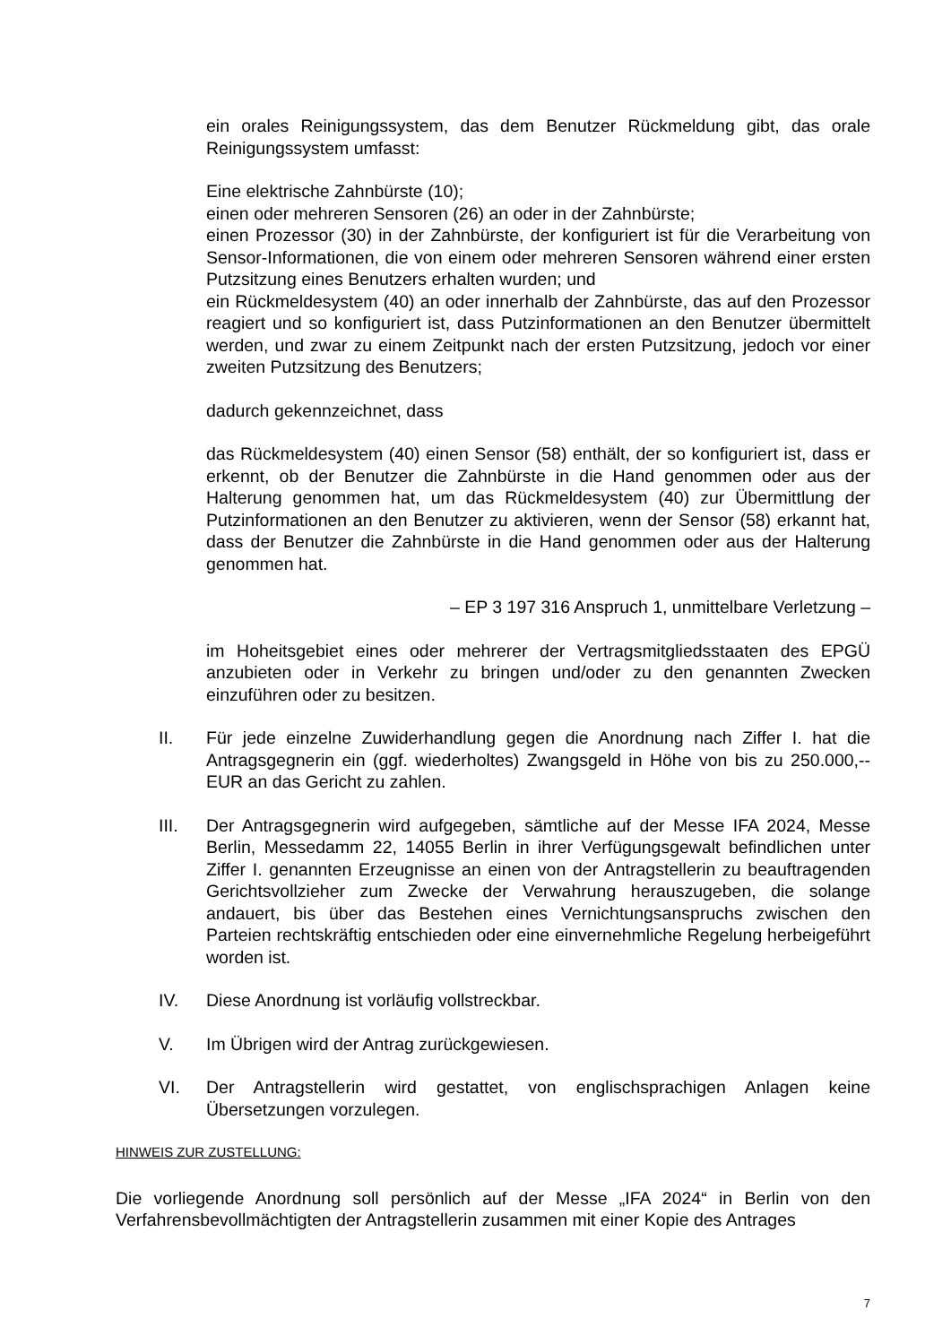ein orales Reinigungssystem, das dem Benutzer Rückmeldung gibt, das orale Reinigungssystem umfasst:
Eine elektrische Zahnbürste (10);
einen oder mehreren Sensoren (26) an oder in der Zahnbürste;
einen Prozessor (30) in der Zahnbürste, der konfiguriert ist für die Verarbeitung von Sensor-Informationen, die von einem oder mehreren Sensoren während einer ersten Putzsitzung eines Benutzers erhalten wurden; und
ein Rückmeldesystem (40) an oder innerhalb der Zahnbürste, das auf den Prozessor reagiert und so konfiguriert ist, dass Putzinformationen an den Benutzer übermittelt werden, und zwar zu einem Zeitpunkt nach der ersten Putzsitzung, jedoch vor einer zweiten Putzsitzung des Benutzers;
dadurch gekennzeichnet, dass
das Rückmeldesystem (40) einen Sensor (58) enthält, der so konfiguriert ist, dass er erkennt, ob der Benutzer die Zahnbürste in die Hand genommen oder aus der Halterung genommen hat, um das Rückmeldesystem (40) zur Übermittlung der Putzinformationen an den Benutzer zu aktivieren, wenn der Sensor (58) erkannt hat, dass der Benutzer die Zahnbürste in die Hand genommen oder aus der Halterung genommen hat.
– EP 3 197 316 Anspruch 1, unmittelbare Verletzung –
im Hoheitsgebiet eines oder mehrerer der Vertragsmitgliedsstaaten des EPGÜ anzubieten oder in Verkehr zu bringen und/oder zu den genannten Zwecken einzuführen oder zu besitzen.
II. Für jede einzelne Zuwiderhandlung gegen die Anordnung nach Ziffer I. hat die Antragsgegnerin ein (ggf. wiederholtes) Zwangsgeld in Höhe von bis zu 250.000,-- EUR an das Gericht zu zahlen.
III. Der Antragsgegnerin wird aufgegeben, sämtliche auf der Messe IFA 2024, Messe Berlin, Messedamm 22, 14055 Berlin in ihrer Verfügungsgewalt befindlichen unter Ziffer I. genannten Erzeugnisse an einen von der Antragstellerin zu beauftragenden Gerichtsvollzieher zum Zwecke der Verwahrung herauszugeben, die solange andauert, bis über das Bestehen eines Vernichtungsanspruchs zwischen den Parteien rechtskräftig entschieden oder eine einvernehmliche Regelung herbeigeführt worden ist.
IV. Diese Anordnung ist vorläufig vollstreckbar.
V. Im Übrigen wird der Antrag zurückgewiesen.
VI. Der Antragstellerin wird gestattet, von englischsprachigen Anlagen keine Übersetzungen vorzulegen.
HINWEIS ZUR ZUSTELLUNG:
Die vorliegende Anordnung soll persönlich auf der Messe „IFA 2024“ in Berlin von den Verfahrensbevollmächtigten der Antragstellerin zusammen mit einer Kopie des Antrages
7